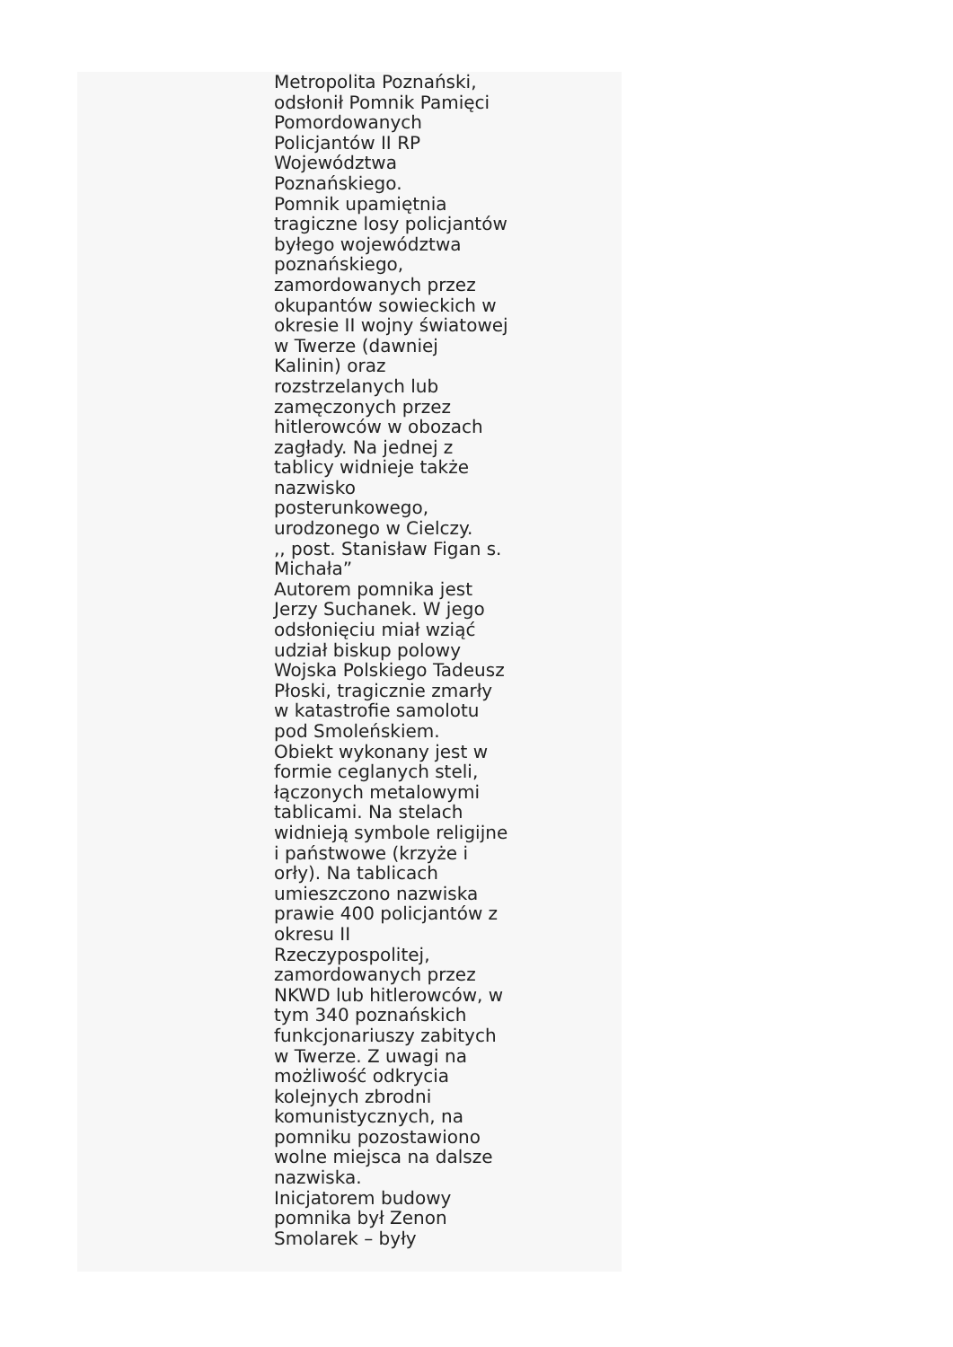Metropolita Poznański,
odsłonił Pomnik Pamięci
Pomordowanych
Policjantów II RP
Województwa
Poznańskiego.
Pomnik upamiętnia
tragiczne losy policjantów
byłego województwa
poznańskiego,
zamordowanych przez
okupantów sowieckich w
okresie II wojny światowej
w Twerze (dawniej
Kalinin) oraz
rozstrzelanych lub
zamęczonych przez
hitlerowców w obozach
zagłady. Na jednej z
tablicy widnieje także
nazwisko
posterunkowego,
urodzonego w Cielczy.
,, post. Stanisław Figan s.
Michała”
Autorem pomnika jest
Jerzy Suchanek. W jego
odsłonięciu miał wziąć
udział biskup polowy
Wojska Polskiego Tadeusz
Płoski, tragicznie zmarły
w katastrofie samolotu
pod Smoleńskiem.
Obiekt wykonany jest w
formie ceglanych steli,
łączonych metalowymi
tablicami. Na stelach
widnieją symbole religijne
i państwowe (krzyże i
orły). Na tablicach
umieszczono nazwiska
prawie 400 policjantów z
okresu II
Rzeczypospolitej,
zamordowanych przez
NKWD lub hitlerowców, w
tym 340 poznańskich
funkcjonariuszy zabitych
w Twerze. Z uwagi na
możliwość odkrycia
kolejnych zbrodni
komunistycznych, na
pomniku pozostawiono
wolne miejsca na dalsze
nazwiska.
Inicjatorem budowy
pomnika był Zenon
Smolarek – były